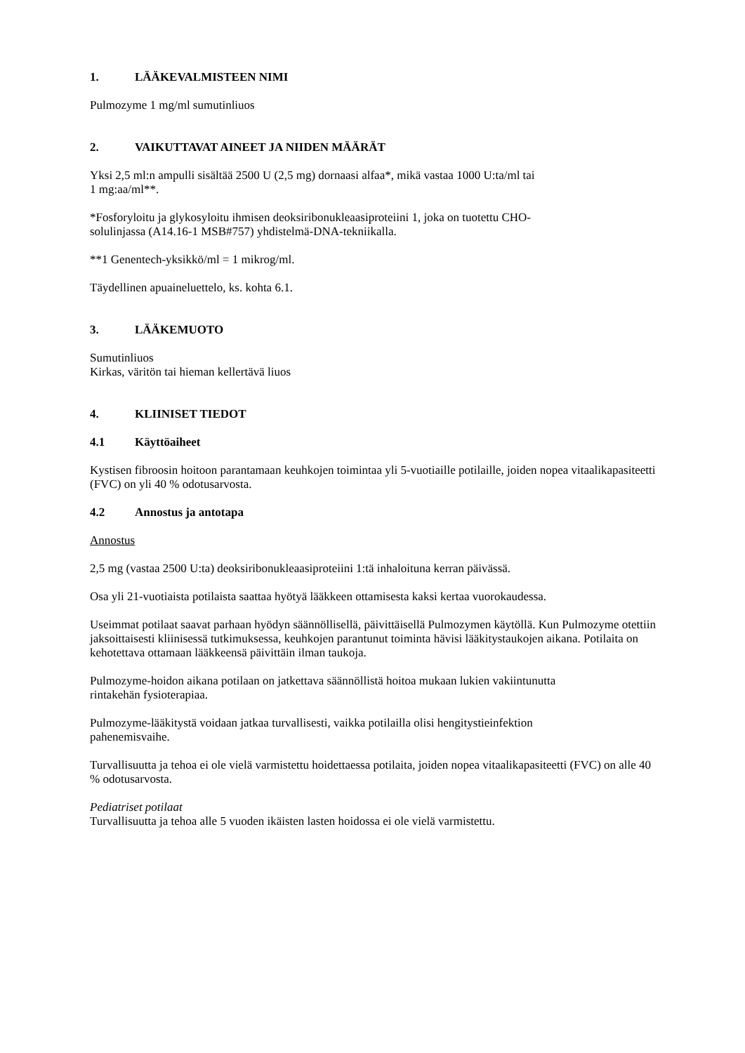1. LÄÄKEVALMISTEEN NIMI
Pulmozyme 1 mg/ml sumutinliuos
2. VAIKUTTAVAT AINEET JA NIIDEN MÄÄRÄT
Yksi 2,5 ml:n ampulli sisältää 2500 U (2,5 mg) dornaasi alfaa*, mikä vastaa 1000 U:ta/ml tai
1 mg:aa/ml**.
*Fosforyloitu ja glykosyloitu ihmisen deoksiribonukleaasiproteiini 1, joka on tuotettu CHO-
solulinjassa (A14.16-1 MSB#757) yhdistelmä-DNA-tekniikalla.
**1 Genentech-yksikkö/ml = 1 mikrog/ml.
Täydellinen apuaineluettelo, ks. kohta 6.1.
3. LÄÄKEMUOTO
Sumutinliuos
Kirkas, väritön tai hieman kellertävä liuos
4. KLIINISET TIEDOT
4.1 Käyttöaiheet
Kystisen fibroosin hoitoon parantamaan keuhkojen toimintaa yli 5-vuotiaille potilaille, joiden nopea vitaalikapasiteetti (FVC) on yli 40 % odotusarvosta.
4.2 Annostus ja antotapa
Annostus
2,5 mg (vastaa 2500 U:ta) deoksiribonukleaasiproteiini 1:tä inhaloituna kerran päivässä.
Osa yli 21-vuotiaista potilaista saattaa hyötyä lääkkeen ottamisesta kaksi kertaa vuorokaudessa.
Useimmat potilaat saavat parhaan hyödyn säännöllisellä, päivittäisellä Pulmozymen käytöllä. Kun Pulmozyme otettiin jaksoittaisesti kliinisessä tutkimuksessa, keuhkojen parantunut toiminta hävisi lääkitystaukojen aikana. Potilaita on kehotettava ottamaan lääkkeensä päivittäin ilman taukoja.
Pulmozyme-hoidon aikana potilaan on jatkettava säännöllistä hoitoa mukaan lukien vakiintunutta
rintakehän fysioterapiaa.
Pulmozyme-lääkitystä voidaan jatkaa turvallisesti, vaikka potilailla olisi hengitystieinfektion
pahenemisvaihe.
Turvallisuutta ja tehoa ei ole vielä varmistettu hoidettaessa potilaita, joiden nopea vitaalikapasiteetti (FVC) on alle 40 % odotusarvosta.
Pediatriset potilaat
Turvallisuutta ja tehoa alle 5 vuoden ikäisten lasten hoidossa ei ole vielä varmistettu.